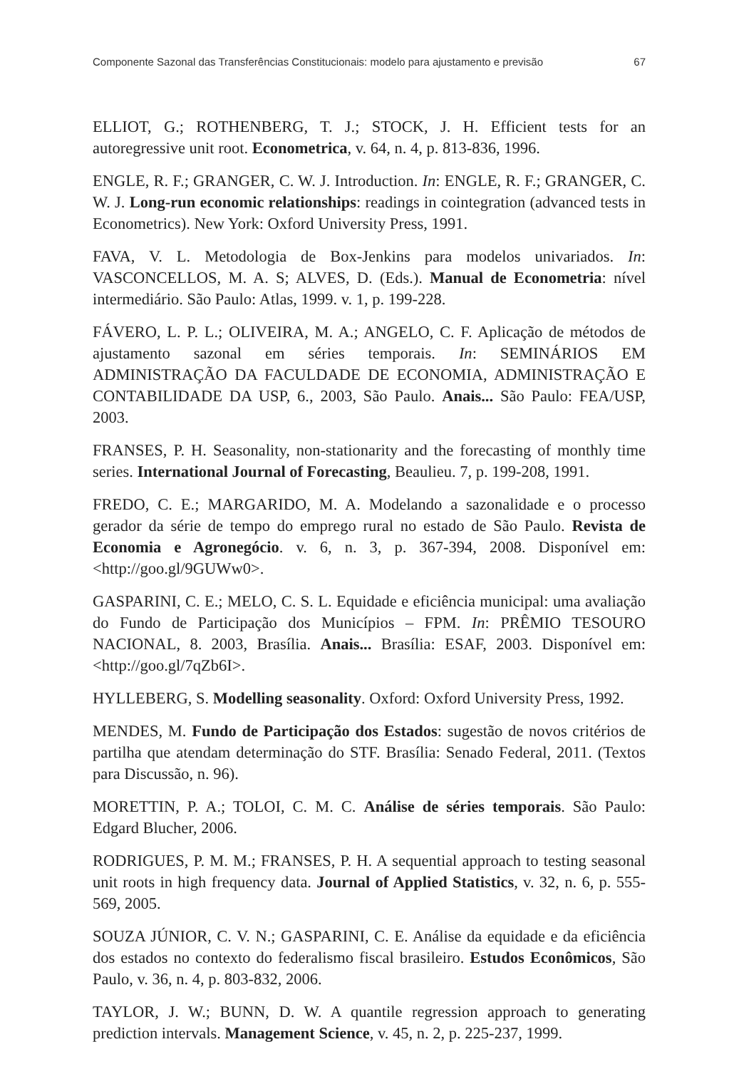Componente Sazonal das Transferências Constitucionais: modelo para ajustamento e previsão 67
ELLIOT, G.; ROTHENBERG, T. J.; STOCK, J. H. Efficient tests for an autoregressive unit root. Econometrica, v. 64, n. 4, p. 813-836, 1996.
ENGLE, R. F.; GRANGER, C. W. J. Introduction. In: ENGLE, R. F.; GRANGER, C. W. J. Long-run economic relationships: readings in cointegration (advanced tests in Econometrics). New York: Oxford University Press, 1991.
FAVA, V. L. Metodologia de Box-Jenkins para modelos univariados. In: VASCONCELLOS, M. A. S; ALVES, D. (Eds.). Manual de Econometria: nível intermediário. São Paulo: Atlas, 1999. v. 1, p. 199-228.
FÁVERO, L. P. L.; OLIVEIRA, M. A.; ANGELO, C. F. Aplicação de métodos de ajustamento sazonal em séries temporais. In: SEMINÁRIOS EM ADMINISTRAÇÃO DA FACULDADE DE ECONOMIA, ADMINISTRAÇÃO E CONTABILIDADE DA USP, 6., 2003, São Paulo. Anais... São Paulo: FEA/USP, 2003.
FRANSES, P. H. Seasonality, non-stationarity and the forecasting of monthly time series. International Journal of Forecasting, Beaulieu. 7, p. 199-208, 1991.
FREDO, C. E.; MARGARIDO, M. A. Modelando a sazonalidade e o processo gerador da série de tempo do emprego rural no estado de São Paulo. Revista de Economia e Agronegócio. v. 6, n. 3, p. 367-394, 2008. Disponível em: <http://goo.gl/9GUWw0>.
GASPARINI, C. E.; MELO, C. S. L. Equidade e eficiência municipal: uma avaliação do Fundo de Participação dos Municípios – FPM. In: PRÊMIO TESOURO NACIONAL, 8. 2003, Brasília. Anais... Brasília: ESAF, 2003. Disponível em: <http://goo.gl/7qZb6I>.
HYLLEBERG, S. Modelling seasonality. Oxford: Oxford University Press, 1992.
MENDES, M. Fundo de Participação dos Estados: sugestão de novos critérios de partilha que atendam determinação do STF. Brasília: Senado Federal, 2011. (Textos para Discussão, n. 96).
MORETTIN, P. A.; TOLOI, C. M. C. Análise de séries temporais. São Paulo: Edgard Blucher, 2006.
RODRIGUES, P. M. M.; FRANSES, P. H. A sequential approach to testing seasonal unit roots in high frequency data. Journal of Applied Statistics, v. 32, n. 6, p. 555-569, 2005.
SOUZA JÚNIOR, C. V. N.; GASPARINI, C. E. Análise da equidade e da eficiência dos estados no contexto do federalismo fiscal brasileiro. Estudos Econômicos, São Paulo, v. 36, n. 4, p. 803-832, 2006.
TAYLOR, J. W.; BUNN, D. W. A quantile regression approach to generating prediction intervals. Management Science, v. 45, n. 2, p. 225-237, 1999.